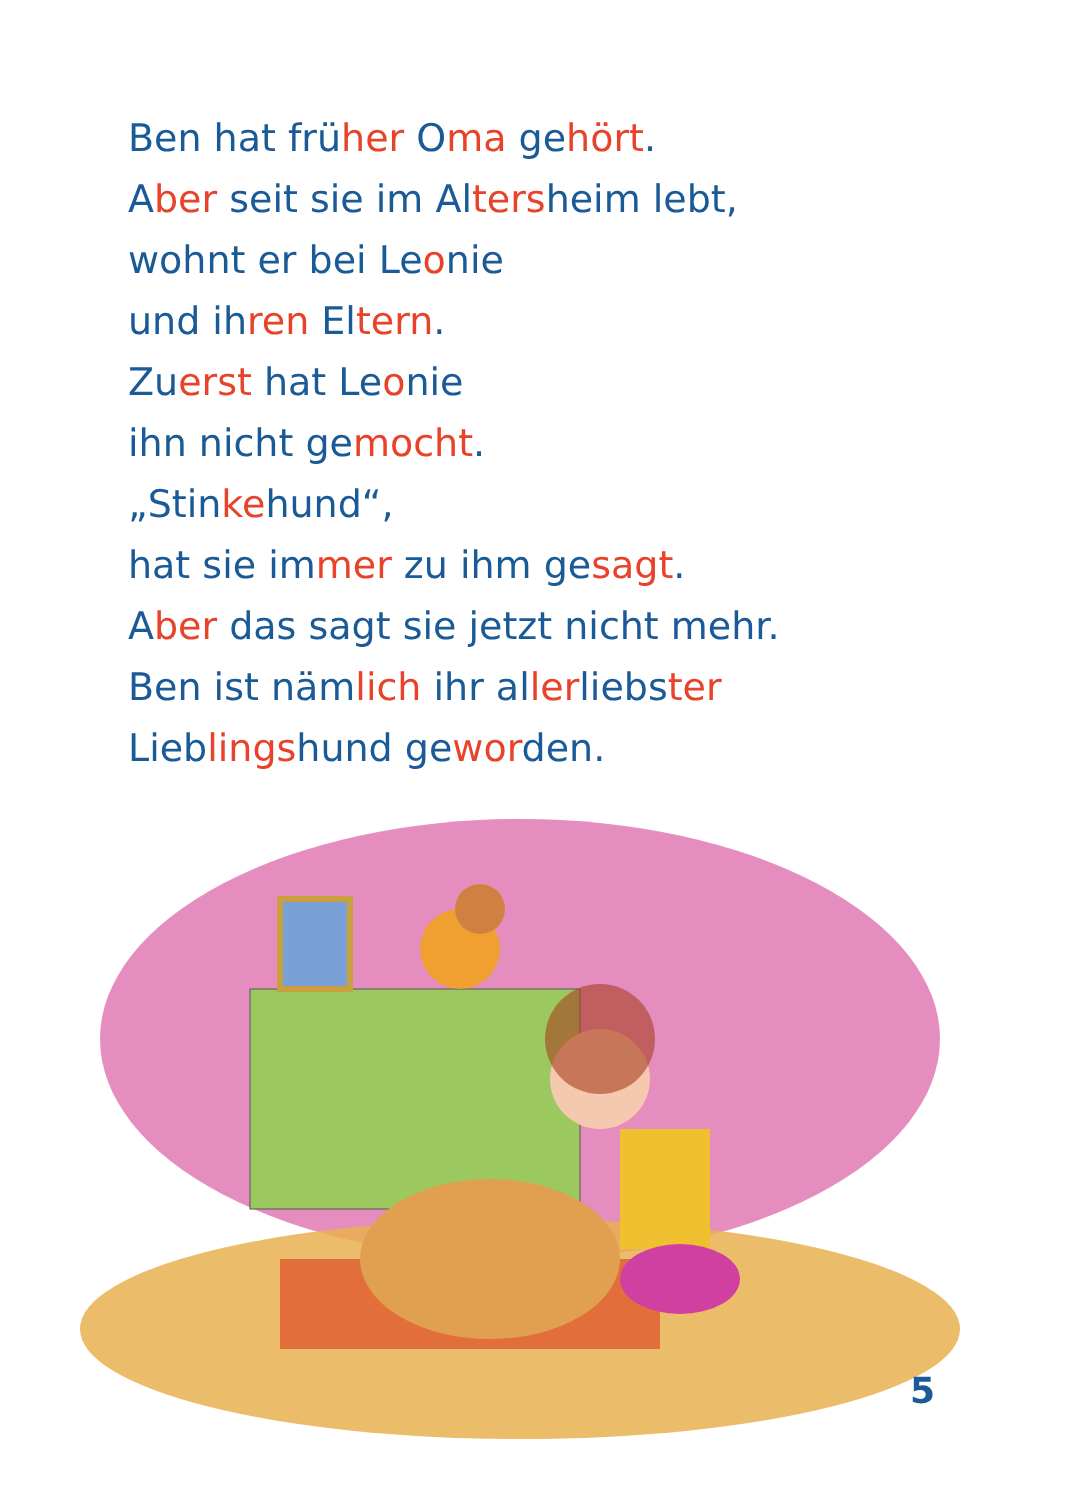Ben hat früher Oma gehört.
Aber seit sie im Altersheim lebt,
wohnt er bei Leonie
und ihren Eltern.
Zuerst hat Leonie
ihn nicht gemocht.
„Stinkehund“,
hat sie immer zu ihm gesagt.
Aber das sagt sie jetzt nicht mehr.
Ben ist nämlich ihr allerliebster
Lieblingshund geworden.
5